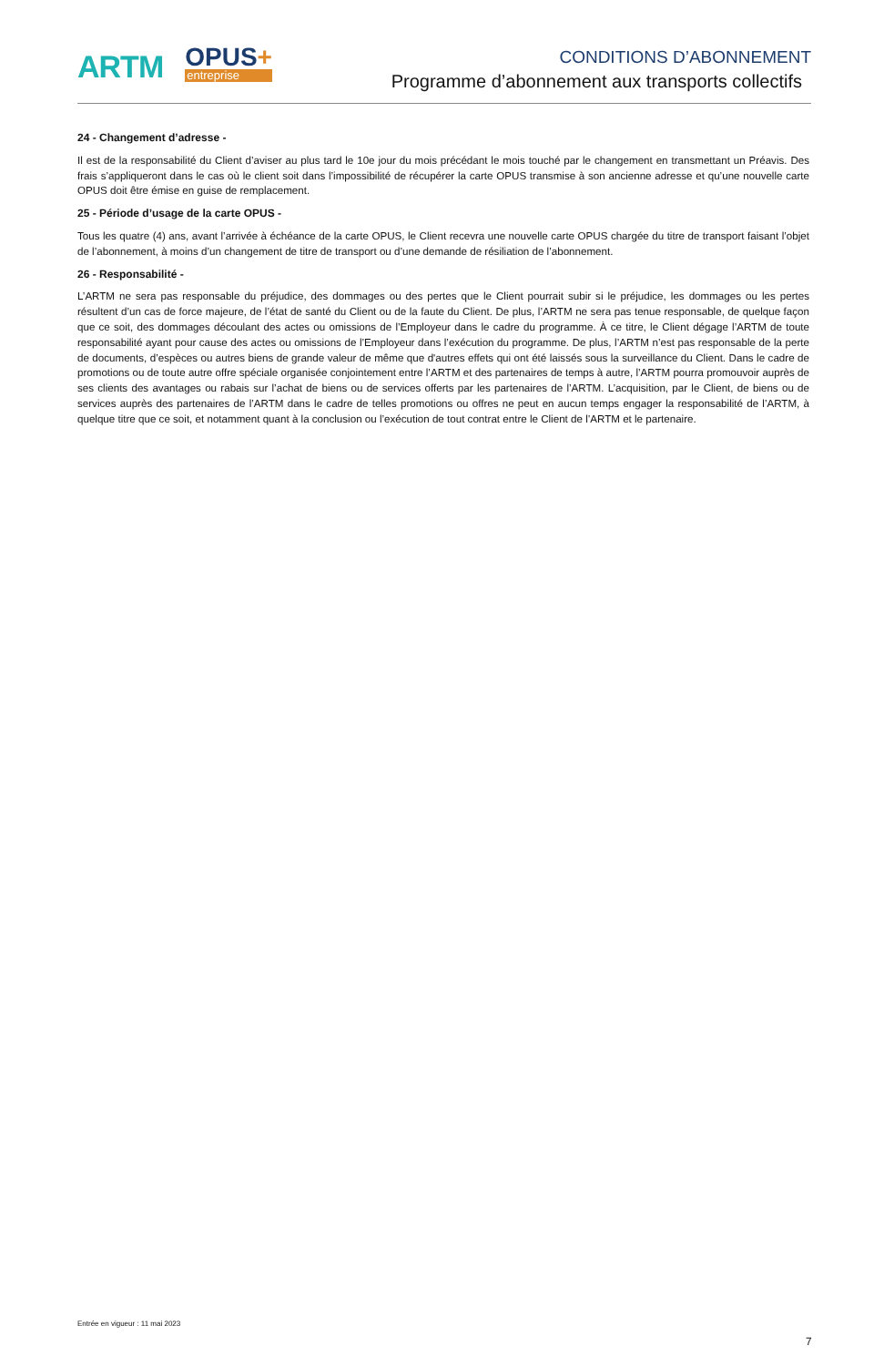ARTM
OPUS+
entreprise
CONDITIONS D’ABONNEMENT
Programme d’abonnement aux transports collectifs
24 - Changement d’adresse -
Il est de la responsabilité du Client d’aviser au plus tard le 10e jour du mois précédant le mois touché par le changement en transmettant un Préavis. Des frais s’appliqueront dans le cas où le client soit dans l’impossibilité de récupérer la carte OPUS transmise à son ancienne adresse et qu’une nouvelle carte OPUS doit être émise en guise de remplacement.
25 - Période d’usage de la carte OPUS -
Tous les quatre (4) ans, avant l’arrivée à échéance de la carte OPUS, le Client recevra une nouvelle carte OPUS chargée du titre de transport faisant l’objet de l’abonnement, à moins d’un changement de titre de transport ou d’une demande de résiliation de l’abonnement.
26 - Responsabilité -
L’ARTM ne sera pas responsable du préjudice, des dommages ou des pertes que le Client pourrait subir si le préjudice, les dommages ou les pertes résultent d’un cas de force majeure, de l’état de santé du Client ou de la faute du Client. De plus, l’ARTM ne sera pas tenue responsable, de quelque façon que ce soit, des dommages découlant des actes ou omissions de l’Employeur dans le cadre du programme. À ce titre, le Client dégage l’ARTM de toute responsabilité ayant pour cause des actes ou omissions de l’Employeur dans l’exécution du programme. De plus, l’ARTM n’est pas responsable de la perte de documents, d’espèces ou autres biens de grande valeur de même que d'autres effets qui ont été laissés sous la surveillance du Client. Dans le cadre de promotions ou de toute autre offre spéciale organisée conjointement entre l’ARTM et des partenaires de temps à autre, l’ARTM pourra promouvoir auprès de ses clients des avantages ou rabais sur l’achat de biens ou de services offerts par les partenaires de l’ARTM. L’acquisition, par le Client, de biens ou de services auprès des partenaires de l’ARTM dans le cadre de telles promotions ou offres ne peut en aucun temps engager la responsabilité de l’ARTM, à quelque titre que ce soit, et notamment quant à la conclusion ou l’exécution de tout contrat entre le Client de l’ARTM et le partenaire.
Entrée en vigueur : 11 mai 2023
7